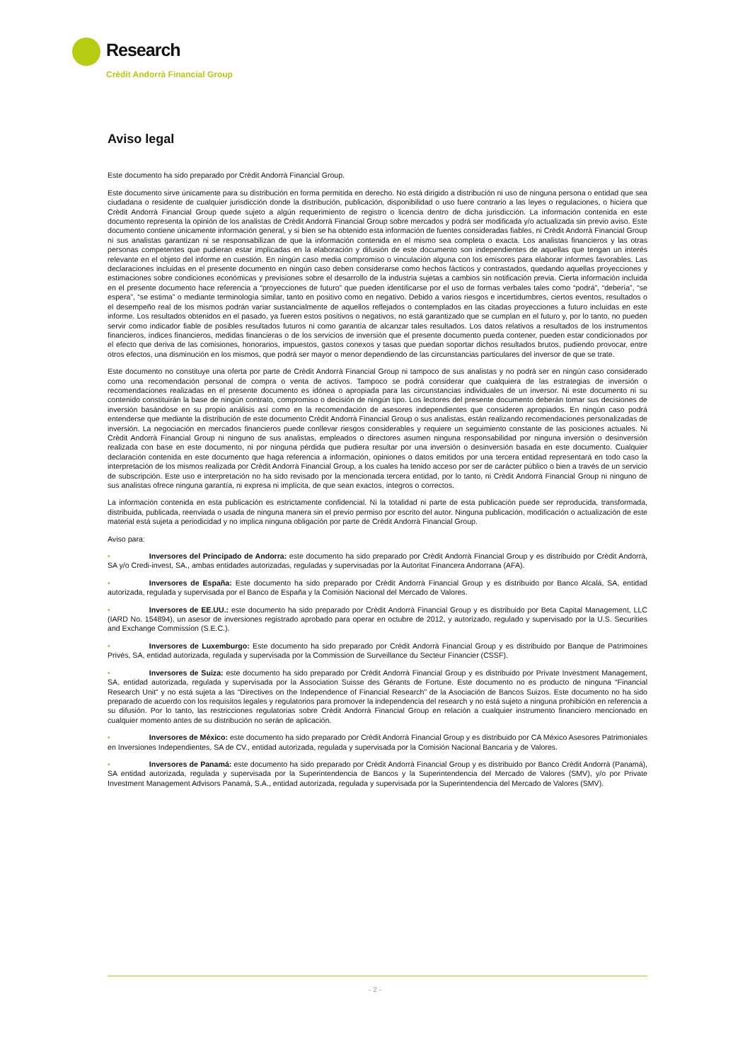Research
Crèdit Andorrà Financial Group
Aviso legal
Este documento ha sido preparado por Crèdit Andorrà Financial Group.
Este documento sirve únicamente para su distribución en forma permitida en derecho. No está dirigido a distribución ni uso de ninguna persona o entidad que sea ciudadana o residente de cualquier jurisdicción donde la distribución, publicación, disponibilidad o uso fuere contrario a las leyes o regulaciones, o hiciera que Crèdit Andorrà Financial Group quede sujeto a algún requerimiento de registro o licencia dentro de dicha jurisdicción. La información contenida en este documento representa la opinión de los analistas de Crèdit Andorrà Financial Group sobre mercados y podrá ser modificada y/o actualizada sin previo aviso. Este documento contiene únicamente información general, y si bien se ha obtenido esta información de fuentes consideradas fiables, ni Crèdit Andorrà Financial Group ni sus analistas garantizan ni se responsabilizan de que la información contenida en el mismo sea completa o exacta. Los analistas financieros y las otras personas competentes que pudieran estar implicadas en la elaboración y difusión de este documento son independientes de aquellas que tengan un interés relevante en el objeto del informe en cuestión. En ningún caso media compromiso o vinculación alguna con los emisores para elaborar informes favorables. Las declaraciones incluidas en el presente documento en ningún caso deben considerarse como hechos fácticos y contrastados, quedando aquellas proyecciones y estimaciones sobre condiciones económicas y previsiones sobre el desarrollo de la industria sujetas a cambios sin notificación previa. Cierta información incluida en el presente documento hace referencia a “proyecciones de futuro” que pueden identificarse por el uso de formas verbales tales como “podrá”, “debería”, “se espera”, “se estima” o mediante terminología similar, tanto en positivo como en negativo. Debido a varios riesgos e incertidumbres, ciertos eventos, resultados o el desempeño real de los mismos podrán variar sustancialmente de aquellos reflejados o contemplados en las citadas proyecciones a futuro incluidas en este informe. Los resultados obtenidos en el pasado, ya fueren estos positivos o negativos, no está garantizado que se cumplan en el futuro y, por lo tanto, no pueden servir como indicador fiable de posibles resultados futuros ni como garantía de alcanzar tales resultados. Los datos relativos a resultados de los instrumentos financieros, índices financieros, medidas financieras o de los servicios de inversión que el presente documento pueda contener, pueden estar condicionados por el efecto que deriva de las comisiones, honorarios, impuestos, gastos conexos y tasas que puedan soportar dichos resultados brutos, pudiendo provocar, entre otros efectos, una disminución en los mismos, que podrá ser mayor o menor dependiendo de las circunstancias particulares del inversor de que se trate.
Este documento no constituye una oferta por parte de Crèdit Andorrà Financial Group ni tampoco de sus analistas y no podrá ser en ningún caso considerado como una recomendación personal de compra o venta de activos. Tampoco se podrá considerar que cualquiera de las estrategias de inversión o recomendaciones realizadas en el presente documento es idónea o apropiada para las circunstancias individuales de un inversor. Ni este documento ni su contenido constituirán la base de ningún contrato, compromiso o decisión de ningún tipo. Los lectores del presente documento deberán tomar sus decisiones de inversión basándose en su propio análisis así como en la recomendación de asesores independientes que consideren apropiados. En ningún caso podrá entenderse que mediante la distribución de este documento Crèdit Andorrà Financial Group o sus analistas, están realizando recomendaciones personalizadas de inversión. La negociación en mercados financieros puede conllevar riesgos considerables y requiere un seguimiento constante de las posiciones actuales. Ni Crèdit Andorrà Financial Group ni ninguno de sus analistas, empleados o directores asumen ninguna responsabilidad por ninguna inversión o desinversión realizada con base en este documento, ni por ninguna pérdida que pudiera resultar por una inversión o desinversión basada en este documento. Cualquier declaración contenida en este documento que haga referencia a información, opiniones o datos emitidos por una tercera entidad representará en todo caso la interpretación de los mismos realizada por Crèdit Andorrà Financial Group, a los cuales ha tenido acceso por ser de carácter público o bien a través de un servicio de subscripción. Este uso e interpretación no ha sido revisado por la mencionada tercera entidad, por lo tanto, ni Crèdit Andorrà Financial Group ni ninguno de sus analistas ofrece ninguna garantía, ni expresa ni implícita, de que sean exactos, íntegros o correctos.
La información contenida en esta publicación es estrictamente confidencial. Ni la totalidad ni parte de esta publicación puede ser reproducida, transformada, distribuida, publicada, reenviada o usada de ninguna manera sin el previo permiso por escrito del autor. Ninguna publicación, modificación o actualización de este material está sujeta a periodicidad y no implica ninguna obligación por parte de Crèdit Andorrà Financial Group.
Aviso para:
• Inversores del Principado de Andorra: este documento ha sido preparado por Crèdit Andorrà Financial Group y es distribuido por Crèdit Andorrà, SA y/o Credi-invest, SA., ambas entidades autorizadas, reguladas y supervisadas por la Autoritat Financera Andorrana (AFA).
• Inversores de España: Este documento ha sido preparado por Crèdit Andorrà Financial Group y es distribuido por Banco Alcalá, SA, entidad autorizada, regulada y supervisada por el Banco de España y la Comisión Nacional del Mercado de Valores.
• Inversores de EE.UU.: este documento ha sido preparado por Crèdit Andorrà Financial Group y es distribuido por Beta Capital Management, LLC (IARD No. 154894), un asesor de inversiones registrado aprobado para operar en octubre de 2012, y autorizado, regulado y supervisado por la U.S. Securities and Exchange Commission (S.E.C.).
• Inversores de Luxemburgo: Este documento ha sido preparado por Crèdit Andorrà Financial Group y es distribuido por Banque de Patrimoines Privés, SA, entidad autorizada, regulada y supervisada por la Commission de Surveillance du Secteur Financier (CSSF).
• Inversores de Suiza: este documento ha sido preparado por Crèdit Andorrà Financial Group y es distribuido por Private Investment Management, SA, entidad autorizada, regulada y supervisada por la Association Suisse des Gérants de Fortune. Este documento no es producto de ninguna “Financial Research Unit” y no está sujeta a las “Directives on the Independence of Financial Research” de la Asociación de Bancos Suizos. Este documento no ha sido preparado de acuerdo con los requisitos legales y regulatorios para promover la independencia del research y no está sujeto a ninguna prohibición en referencia a su difusión. Por lo tanto, las restricciones regulatorias sobre Crèdit Andorrà Financial Group en relación a cualquier instrumento financiero mencionado en cualquier momento antes de su distribución no serán de aplicación.
• Inversores de México: este documento ha sido preparado por Crèdit Andorrà Financial Group y es distribuido por CA México Asesores Patrimoniales en Inversiones Independientes, SA de CV., entidad autorizada, regulada y supervisada por la Comisión Nacional Bancaria y de Valores.
• Inversores de Panamá: este documento ha sido preparado por Crèdit Andorrà Financial Group y es distribuido por Banco Crèdit Andorrà (Panamá), SA entidad autorizada, regulada y supervisada por la Superintendencia de Bancos y la Superintendencia del Mercado de Valores (SMV), y/o por Private Investment Management Advisors Panamá, S.A., entidad autorizada, regulada y supervisada por la Superintendencia del Mercado de Valores (SMV).
- 2 -